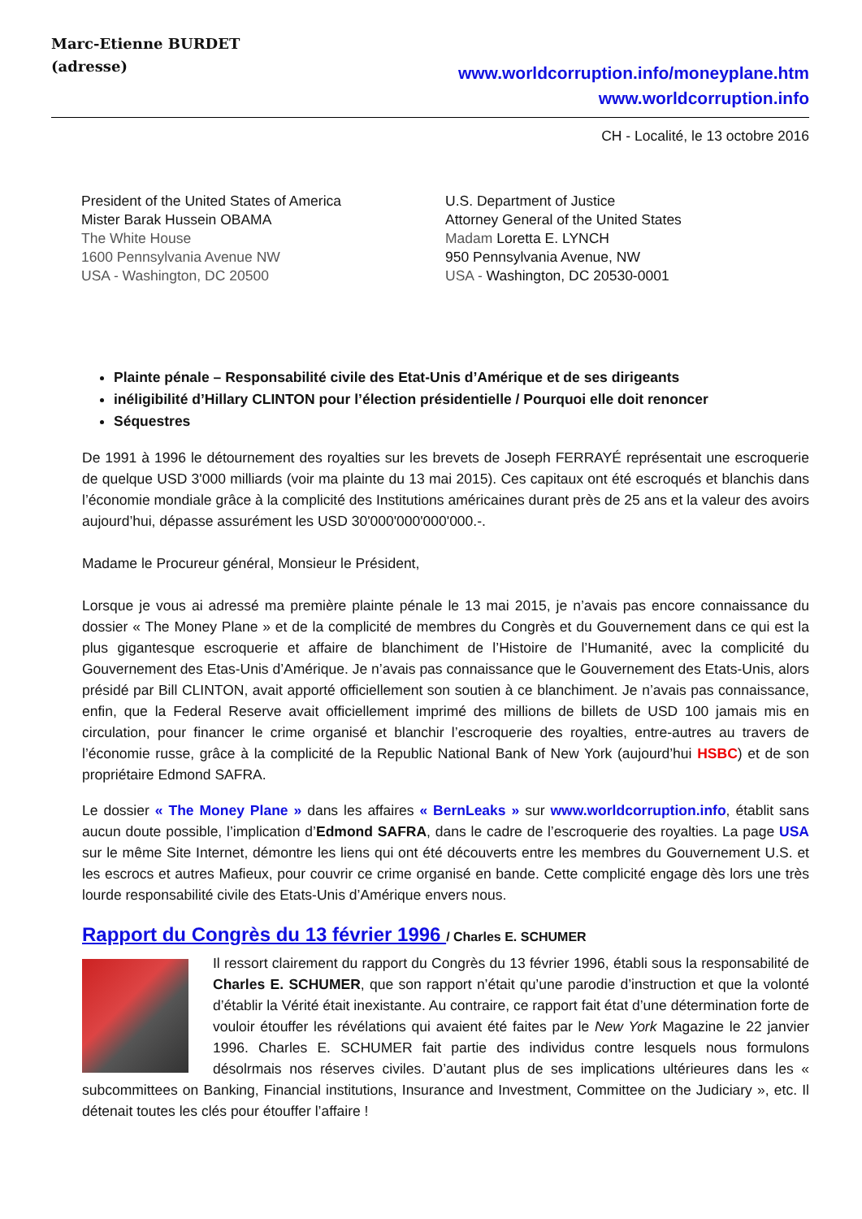Marc-Etienne BURDET
(adresse)
www.worldcorruption.info/moneyplane.htm
www.worldcorruption.info
CH - Localité, le 13 octobre 2016
President of the United States of America
Mister Barak Hussein OBAMA
The White House
1600 Pennsylvania Avenue NW
USA - Washington, DC 20500
U.S. Department of Justice
Attorney General of the United States
Madam Loretta E. LYNCH
950 Pennsylvania Avenue, NW
USA - Washington, DC 20530-0001
Plainte pénale – Responsabilité civile des Etat-Unis d’Amérique et de ses dirigeants
inéligibilité d’Hillary CLINTON pour l’élection présidentielle / Pourquoi elle doit renoncer
Séquestres
De 1991 à 1996 le détournement des royalties sur les brevets de Joseph FERRAYÉ représentait une escroquerie de quelque USD 3'000 milliards (voir ma plainte du 13 mai 2015). Ces capitaux ont été escroqués et blanchis dans l’économie mondiale grâce à la complicité des Institutions américaines durant près de 25 ans et la valeur des avoirs aujourd’hui, dépasse assurément les USD 30'000'000'000'000.-.
Madame le Procureur général, Monsieur le Président,
Lorsque je vous ai adressé ma première plainte pénale le 13 mai 2015, je n’avais pas encore connaissance du dossier « The Money Plane » et de la complicité de membres du Congrès et du Gouvernement dans ce qui est la plus gigantesque escroquerie et affaire de blanchiment de l’Histoire de l’Humanité, avec la complicité du Gouvernement des Etas-Unis d’Amérique. Je n’avais pas connaissance que le Gouvernement des Etats-Unis, alors présidé par Bill CLINTON, avait apporté officiellement son soutien à ce blanchiment. Je n’avais pas connaissance, enfin, que la Federal Reserve avait officiellement imprimé des millions de billets de USD 100 jamais mis en circulation, pour financer le crime organisé et blanchir l’escroquerie des royalties, entre-autres au travers de l’économie russe, grâce à la complicité de la Republic National Bank of New York (aujourd’hui HSBC) et de son propriétaire Edmond SAFRA.
Le dossier « The Money Plane » dans les affaires « BernLeaks » sur www.worldcorruption.info, établit sans aucun doute possible, l’implication d’Edmond SAFRA, dans le cadre de l’escroquerie des royalties. La page USA sur le même Site Internet, démontre les liens qui ont été découverts entre les membres du Gouvernement U.S. et les escrocs et autres Mafieux, pour couvrir ce crime organisé en bande. Cette complicité engage dès lors une très lourde responsabilité civile des Etats-Unis d’Amérique envers nous.
Rapport du Congrès du 13 février 1996 / Charles E. SCHUMER
Il ressort clairement du rapport du Congrès du 13 février 1996, établi sous la responsabilité de Charles E. SCHUMER, que son rapport n’était qu’une parodie d’instruction et que la volonté d’établir la Vérité était inexistante. Au contraire, ce rapport fait état d’une détermination forte de vouloir étouffer les révélations qui avaient été faites par le New York Magazine le 22 janvier 1996. Charles E. SCHUMER fait partie des individus contre lesquels nous formulons désolrmais nos réserves civiles. D’autant plus de ses implications ultérieures dans les « subcommittees on Banking, Financial institutions, Insurance and Investment, Committee on the Judiciary », etc. Il détenait toutes les clés pour étouffer l’affaire !